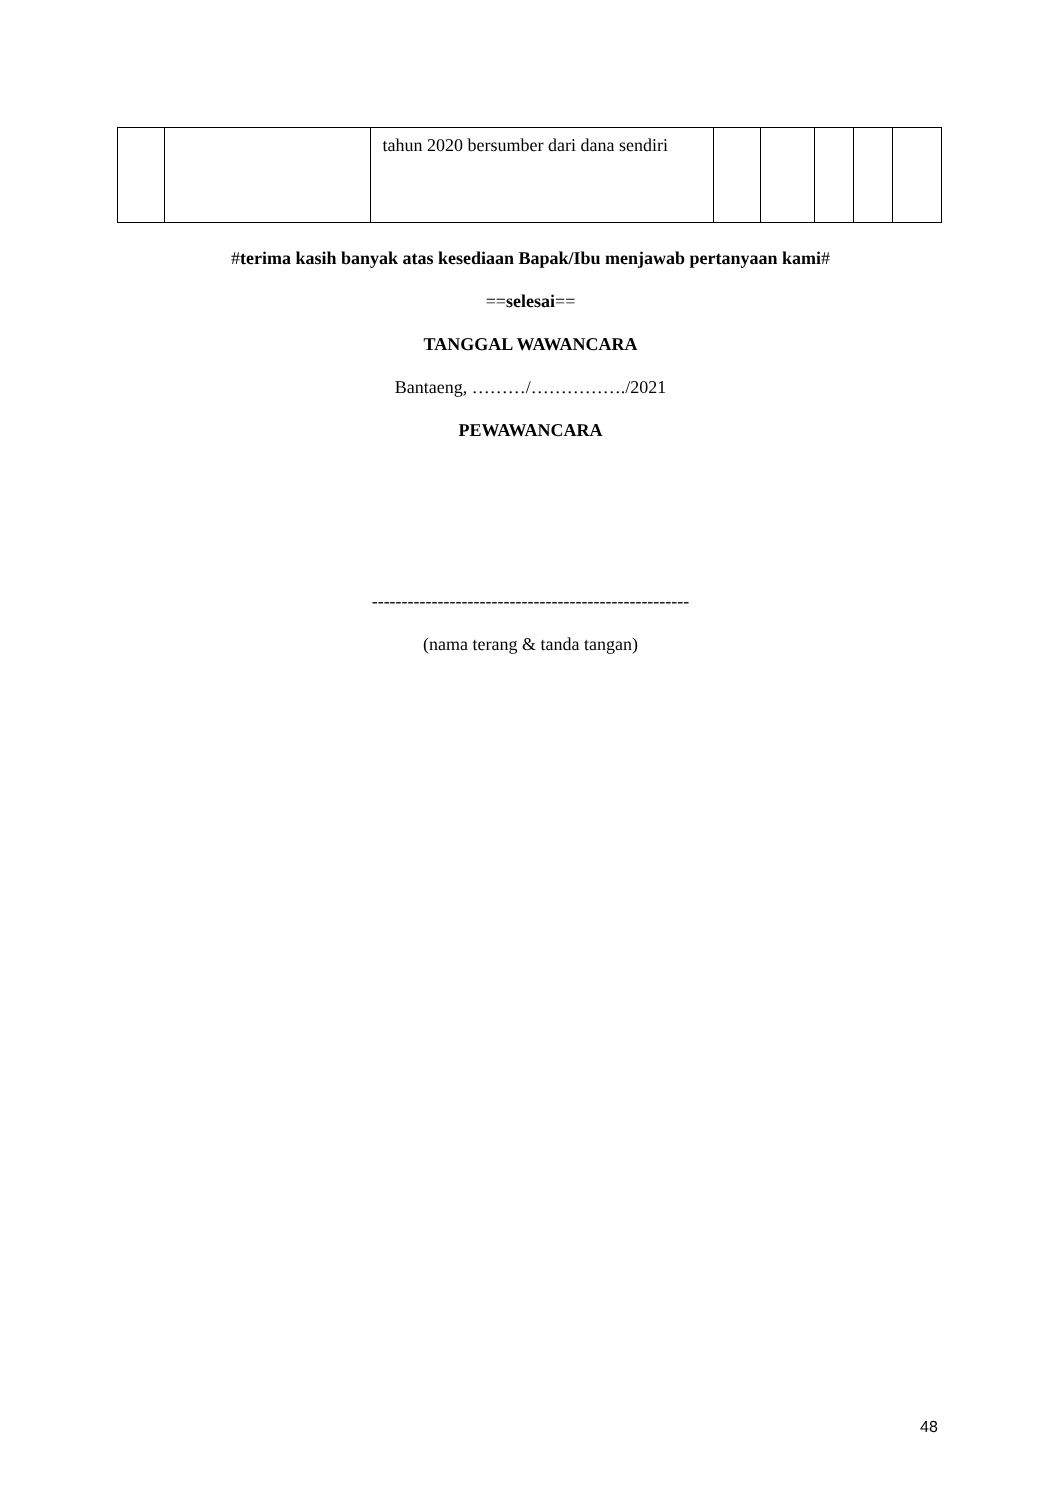| | | tahun 2020 bersumber dari dana sendiri | | | | | |
#terima kasih banyak atas kesediaan Bapak/Ibu menjawab pertanyaan kami#
==selesai==
TANGGAL WAWANCARA
Bantaeng, ………/……………./2021
PEWAWANCARA
-----------------------------------------------------
(nama terang & tanda tangan)
48